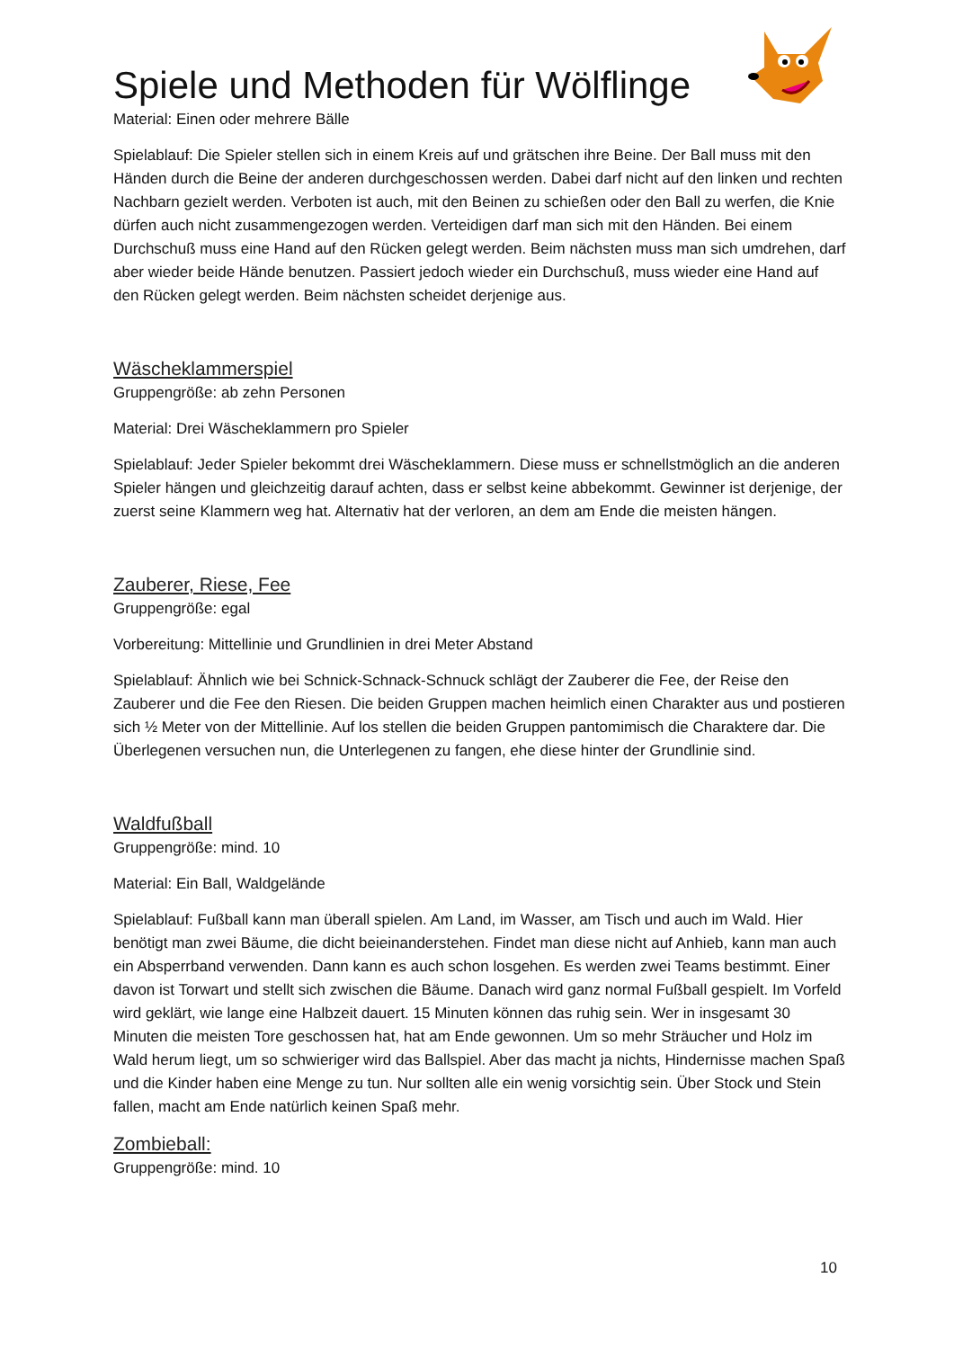Spiele und Methoden für Wölflinge
Material: Einen oder mehrere Bälle
Spielablauf: Die Spieler stellen sich in einem Kreis auf und grätschen ihre Beine. Der Ball muss mit den Händen durch die Beine der anderen durchgeschossen werden. Dabei darf nicht auf den linken und rechten Nachbarn gezielt werden. Verboten ist auch, mit den Beinen zu schießen oder den Ball zu werfen, die Knie dürfen auch nicht zusammengezogen werden. Verteidigen darf man sich mit den Händen. Bei einem Durchschuß muss eine Hand auf den Rücken gelegt werden. Beim nächsten muss man sich umdrehen, darf aber wieder beide Hände benutzen. Passiert jedoch wieder ein Durchschuß, muss wieder eine Hand auf den Rücken gelegt werden. Beim nächsten scheidet derjenige aus.
Wäscheklammerspiel
Gruppengröße: ab zehn Personen
Material: Drei Wäscheklammern pro Spieler
Spielablauf: Jeder Spieler bekommt drei Wäscheklammern. Diese muss er schnellstmöglich an die anderen Spieler hängen und gleichzeitig darauf achten, dass er selbst keine abbekommt. Gewinner ist derjenige, der zuerst seine Klammern weg hat. Alternativ hat der verloren, an dem am Ende die meisten hängen.
Zauberer, Riese, Fee
Gruppengröße: egal
Vorbereitung: Mittellinie und Grundlinien in drei Meter Abstand
Spielablauf: Ähnlich wie bei Schnick-Schnack-Schnuck schlägt der Zauberer die Fee, der Reise den Zauberer und die Fee den Riesen. Die beiden Gruppen machen heimlich einen Charakter aus und postieren sich ½ Meter von der Mittellinie. Auf los stellen die beiden Gruppen pantomimisch die Charaktere dar. Die Überlegenen versuchen nun, die Unterlegenen zu fangen, ehe diese hinter der Grundlinie sind.
Waldfußball
Gruppengröße: mind. 10
Material: Ein Ball, Waldgelände
Spielablauf: Fußball kann man überall spielen. Am Land, im Wasser, am Tisch und auch im Wald. Hier benötigt man zwei Bäume, die dicht beieinanderstehen. Findet man diese nicht auf Anhieb, kann man auch ein Absperrband verwenden. Dann kann es auch schon losgehen. Es werden zwei Teams bestimmt. Einer davon ist Torwart und stellt sich zwischen die Bäume. Danach wird ganz normal Fußball gespielt. Im Vorfeld wird geklärt, wie lange eine Halbzeit dauert. 15 Minuten können das ruhig sein. Wer in insgesamt 30 Minuten die meisten Tore geschossen hat, hat am Ende gewonnen. Um so mehr Sträucher und Holz im Wald herum liegt, um so schwieriger wird das Ballspiel. Aber das macht ja nichts, Hindernisse machen Spaß und die Kinder haben eine Menge zu tun. Nur sollten alle ein wenig vorsichtig sein. Über Stock und Stein fallen, macht am Ende natürlich keinen Spaß mehr.
Zombieball:
Gruppengröße: mind. 10
10